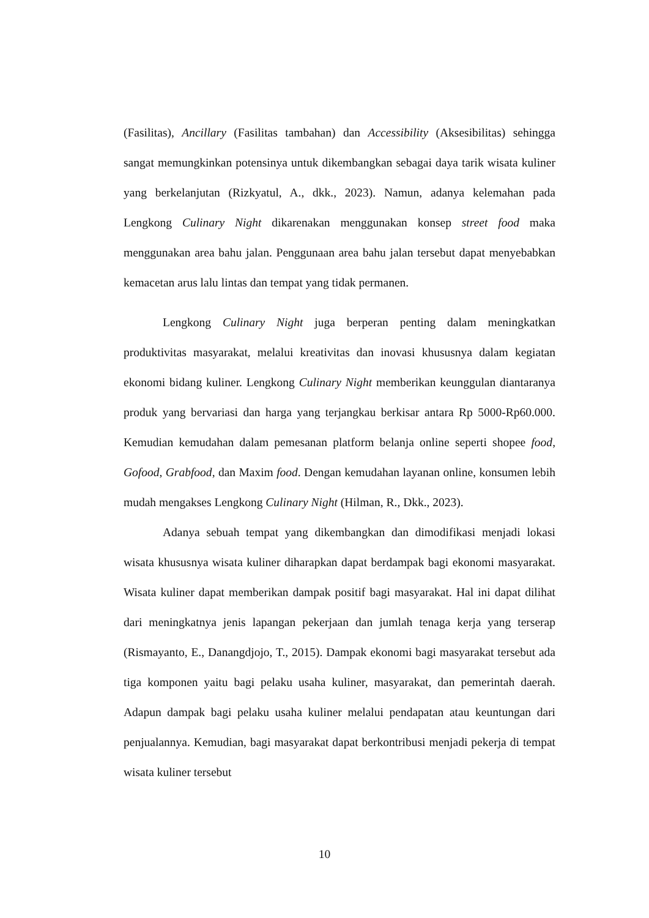(Fasilitas), Ancillary (Fasilitas tambahan) dan Accessibility (Aksesibilitas) sehingga sangat memungkinkan potensinya untuk dikembangkan sebagai daya tarik wisata kuliner yang berkelanjutan (Rizkyatul, A., dkk., 2023). Namun, adanya kelemahan pada Lengkong Culinary Night dikarenakan menggunakan konsep street food maka menggunakan area bahu jalan. Penggunaan area bahu jalan tersebut dapat menyebabkan kemacetan arus lalu lintas dan tempat yang tidak permanen.
Lengkong Culinary Night juga berperan penting dalam meningkatkan produktivitas masyarakat, melalui kreativitas dan inovasi khususnya dalam kegiatan ekonomi bidang kuliner. Lengkong Culinary Night memberikan keunggulan diantaranya produk yang bervariasi dan harga yang terjangkau berkisar antara Rp 5000-Rp60.000. Kemudian kemudahan dalam pemesanan platform belanja online seperti shopee food, Gofood, Grabfood, dan Maxim food. Dengan kemudahan layanan online, konsumen lebih mudah mengakses Lengkong Culinary Night (Hilman, R., Dkk., 2023).
Adanya sebuah tempat yang dikembangkan dan dimodifikasi menjadi lokasi wisata khususnya wisata kuliner diharapkan dapat berdampak bagi ekonomi masyarakat. Wisata kuliner dapat memberikan dampak positif bagi masyarakat. Hal ini dapat dilihat dari meningkatnya jenis lapangan pekerjaan dan jumlah tenaga kerja yang terserap (Rismayanto, E., Danangdjojo, T., 2015). Dampak ekonomi bagi masyarakat tersebut ada tiga komponen yaitu bagi pelaku usaha kuliner, masyarakat, dan pemerintah daerah. Adapun dampak bagi pelaku usaha kuliner melalui pendapatan atau keuntungan dari penjualannya. Kemudian, bagi masyarakat dapat berkontribusi menjadi pekerja di tempat wisata kuliner tersebut
10